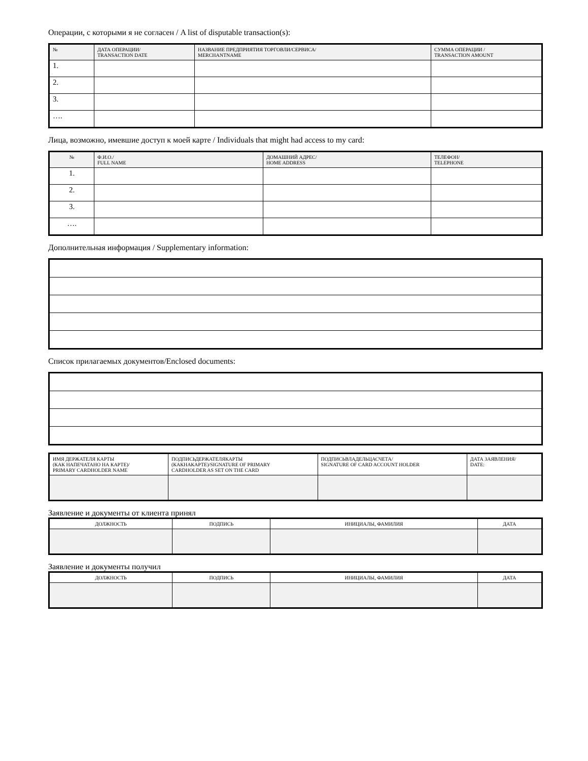Операции, с которыми я не согласен / A list of disputable transaction(s):
| № | ДАТА ОПЕРАЦИИ/ TRANSACTION DATE | НАЗВАНИЕ ПРЕДПРИЯТИЯ ТОРГОВЛИ/СЕРВИСА/ MERCHANTNAME | СУММА ОПЕРАЦИИ / TRANSACTION AMOUNT |
| --- | --- | --- | --- |
| 1. | | | |
| 2. | | | |
| 3. | | | |
| …. | | | |
Лица, возможно, имевшие доступ к моей карте / Individuals that might had access to my card:
| № | Ф.И.О./ FULL NAME | ДОМАШНИЙ АДРЕС/ HOME ADDRESS | ТЕЛЕФОН/ TELEPHONE |
| --- | --- | --- | --- |
| 1. | | | |
| 2. | | | |
| 3. | | | |
| …. | | | |
Дополнительная информация / Supplementary information:
Список прилагаемых документов/Enclosed documents:
| ИМЯ ДЕРЖАТЕЛЯ КАРТЫ (КАК НАПЕЧАТАНО НА КАРТЕ)/ PRIMARY CARDHOLDER NAME | ПОДПИСЬДЕРЖАТЕЛЯКАРТЫ (КАКНАКАРТЕ)/SIGNATURE OF PRIMARY CARDHOLDER AS SET ON THE CARD | ПОДПИСЬВЛАДЕЛЬЦАСЧЕТА/ SIGNATURE OF CARD ACCOUNT HOLDER | ДАТА ЗАЯВЛЕНИЯ/ DATE: |
| --- | --- | --- | --- |
Заявление и документы от клиента принял
| ДОЛЖНОСТЬ | ПОДПИСЬ | ИНИЦИАЛЫ, ФАМИЛИЯ | ДАТА |
| --- | --- | --- | --- |
Заявление и документы получил
| ДОЛЖНОСТЬ | ПОДПИСЬ | ИНИЦИАЛЫ, ФАМИЛИЯ | ДАТА |
| --- | --- | --- | --- |